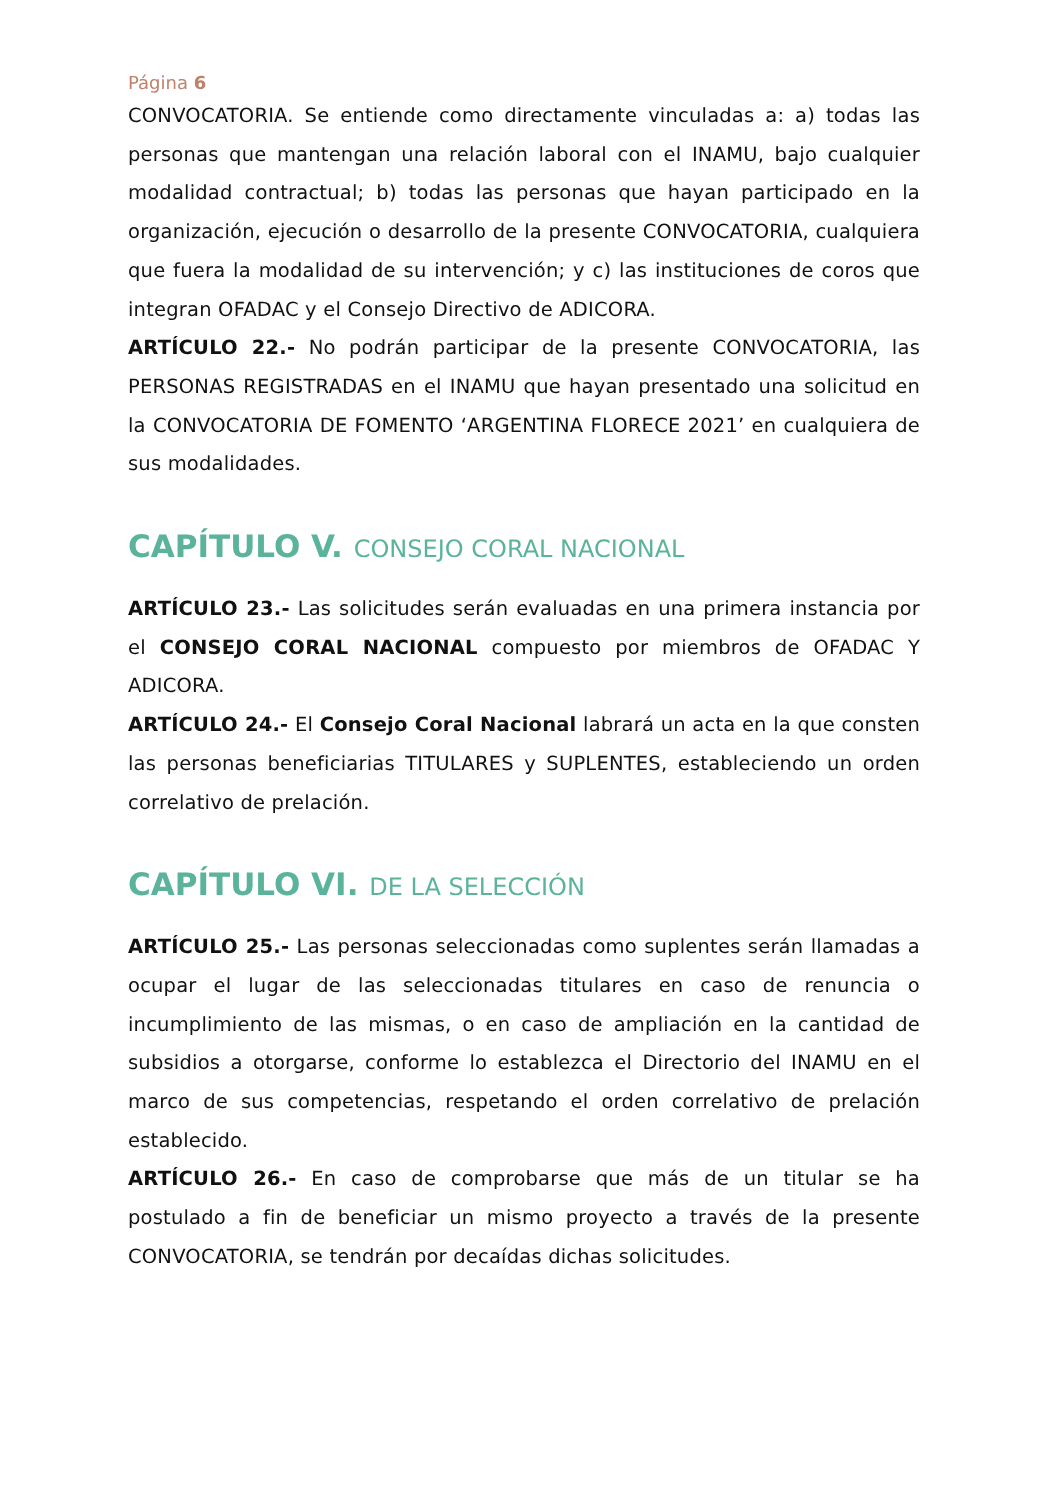Página 6
CONVOCATORIA. Se entiende como directamente vinculadas a: a) todas las personas que mantengan una relación laboral con el INAMU, bajo cualquier modalidad contractual; b) todas las personas que hayan participado en la organización, ejecución o desarrollo de la presente CONVOCATORIA, cualquiera que fuera la modalidad de su intervención; y c) las instituciones de coros que integran OFADAC y el Consejo Directivo de ADICORA.
ARTÍCULO 22.- No podrán participar de la presente CONVOCATORIA, las PERSONAS REGISTRADAS en el INAMU que hayan presentado una solicitud en la CONVOCATORIA DE FOMENTO ‘ARGENTINA FLORECE 2021’ en cualquiera de sus modalidades.
CAPÍTULO V. CONSEJO CORAL NACIONAL
ARTÍCULO 23.- Las solicitudes serán evaluadas en una primera instancia por el CONSEJO CORAL NACIONAL compuesto por miembros de OFADAC Y ADICORA.
ARTÍCULO 24.- El Consejo Coral Nacional labrará un acta en la que consten las personas beneficiarias TITULARES y SUPLENTES, estableciendo un orden correlativo de prelación.
CAPÍTULO VI. DE LA SELECCIÓN
ARTÍCULO 25.- Las personas seleccionadas como suplentes serán llamadas a ocupar el lugar de las seleccionadas titulares en caso de renuncia o incumplimiento de las mismas, o en caso de ampliación en la cantidad de subsidios a otorgarse, conforme lo establezca el Directorio del INAMU en el marco de sus competencias, respetando el orden correlativo de prelación establecido.
ARTÍCULO 26.- En caso de comprobarse que más de un titular se ha postulado a fin de beneficiar un mismo proyecto a través de la presente CONVOCATORIA, se tendrán por decaídas dichas solicitudes.